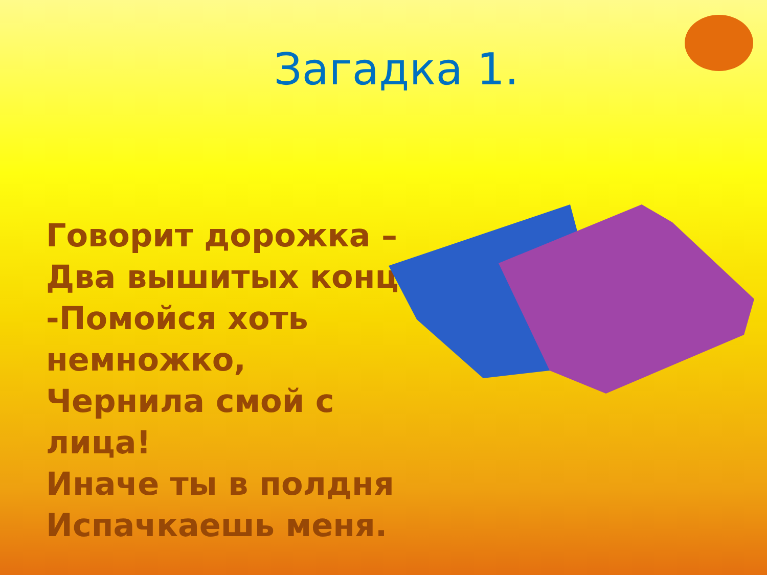Загадка 1.
Говорит дорожка –
Два вышитых конца:
-Помойся хоть
немножко,
Чернила смой с лица!
Иначе ты в полдня
Испачкаешь меня.